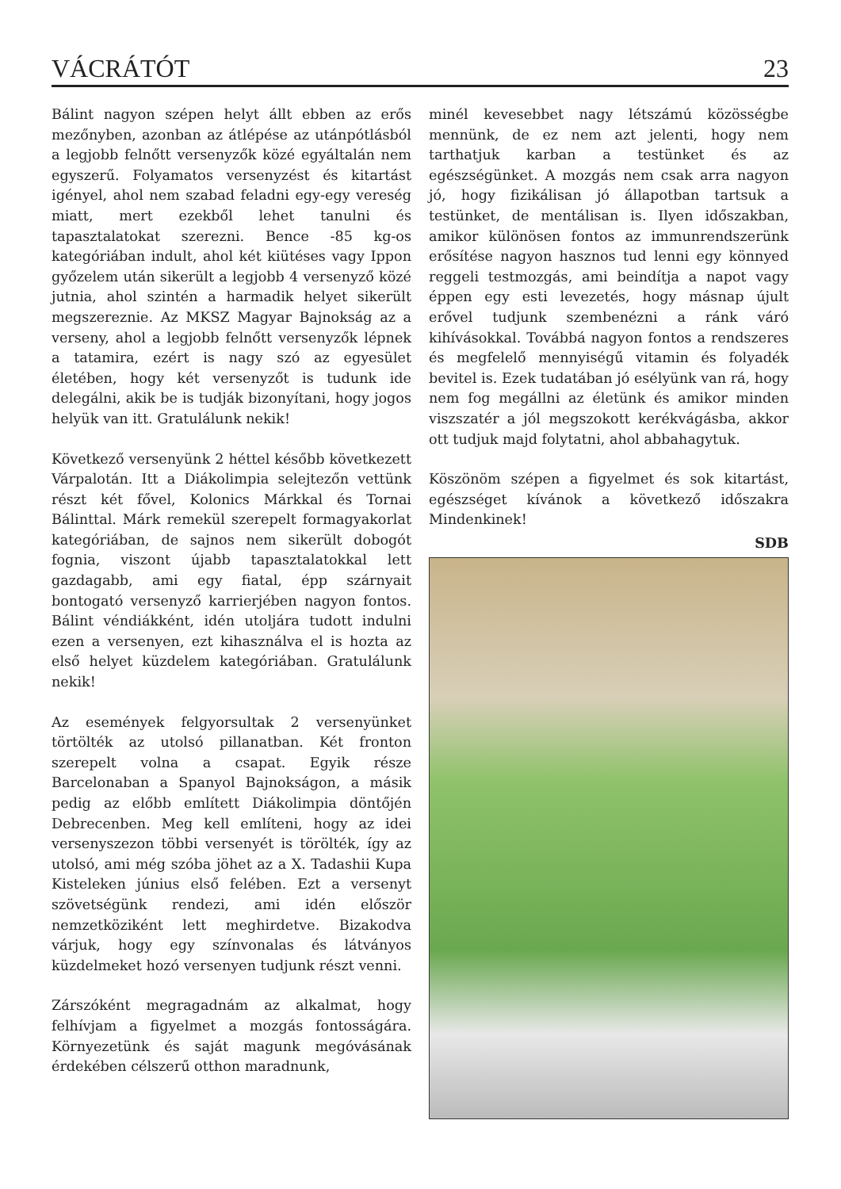VÁCRÁTÓT 23
Bálint nagyon szépen helyt állt ebben az erős mezőnyben, azonban az átlépése az utánpótlásból a legjobb felnőtt versenyzők közé egyáltalán nem egyszerű. Folyamatos versenyzést és kitartást igényel, ahol nem szabad feladni egy-egy vereség miatt, mert ezekből lehet tanulni és tapasztalatokat szerezni. Bence -85 kg-os kategóriában indult, ahol két kiütéses vagy Ippon győzelem után sikerült a legjobb 4 versenyző közé jutnia, ahol szintén a harmadik helyet sikerült megszereznie. Az MKSZ Magyar Bajnokság az a verseny, ahol a legjobb felnőtt versenyzők lépnek a tatamira, ezért is nagy szó az egyesület életében, hogy két versenyzőt is tudunk ide delegálni, akik be is tudják bizonyítani, hogy jogos helyük van itt. Gratulálunk nekik!
Következő versenyünk 2 héttel később következett Várpalotán. Itt a Diákolimpia selejtezőn vettünk részt két fővel, Kolonics Márkkal és Tornai Bálinttal. Márk remekül szerepelt formagyakorlat kategóriában, de sajnos nem sikerült dobogót fognia, viszont újabb tapasztalatokkal lett gazdagabb, ami egy fiatal, épp szárnyait bontogató versenyző karrierjében nagyon fontos. Bálint véndiákként, idén utoljára tudott indulni ezen a versenyen, ezt kihasználva el is hozta az első helyet küzdelem kategóriában. Gratulálunk nekik!
Az események felgyorsultak 2 versenyünket törtölték az utolsó pillanatban. Két fronton szerepelt volna a csapat. Egyik része Barcelonaban a Spanyol Bajnokságon, a másik pedig az előbb említett Diákolimpia döntőjén Debrecenben. Meg kell említeni, hogy az idei versenyszezon többi versenyét is törölték, így az utolsó, ami még szóba jöhet az a X. Tadashii Kupa Kisteleken június első felében. Ezt a versenyt szövetségünk rendezi, ami idén először nemzetköziként lett meghirdetve. Bizakodva várjuk, hogy egy színvonalas és látványos küzdelmeket hozó versenyen tudjunk részt venni.
Zárszóként megragadnám az alkalmat, hogy felhívjam a figyelmet a mozgás fontosságára. Környezetünk és saját magunk megóvásának érdekében célszerű otthon maradnunk,
minél kevesebbet nagy létszámú közösségbe mennünk, de ez nem azt jelenti, hogy nem tarthatjuk karban a testünket és az egészségünket. A mozgás nem csak arra nagyon jó, hogy fizikálisan jó állapotban tartsuk a testünket, de mentálisan is. Ilyen időszakban, amikor különösen fontos az immunrendszerünk erősítése nagyon hasznos tud lenni egy könnyed reggeli testmozgás, ami beindítja a napot vagy éppen egy esti levezetés, hogy másnap újult erővel tudjunk szembenézni a ránk váró kihívásokkal. Továbbá nagyon fontos a rendszeres és megfelelő mennyiségű vitamin és folyadék bevitel is. Ezek tudatában jó esélyünk van rá, hogy nem fog megállni az életünk és amikor minden viszszatér a jól megszokott kerékvágásba, akkor ott tudjuk majd folytatni, ahol abbahagytuk.
Köszönöm szépen a figyelmet és sok kitartást, egészséget kívánok a következő időszakra Mindenkinek!
SDB